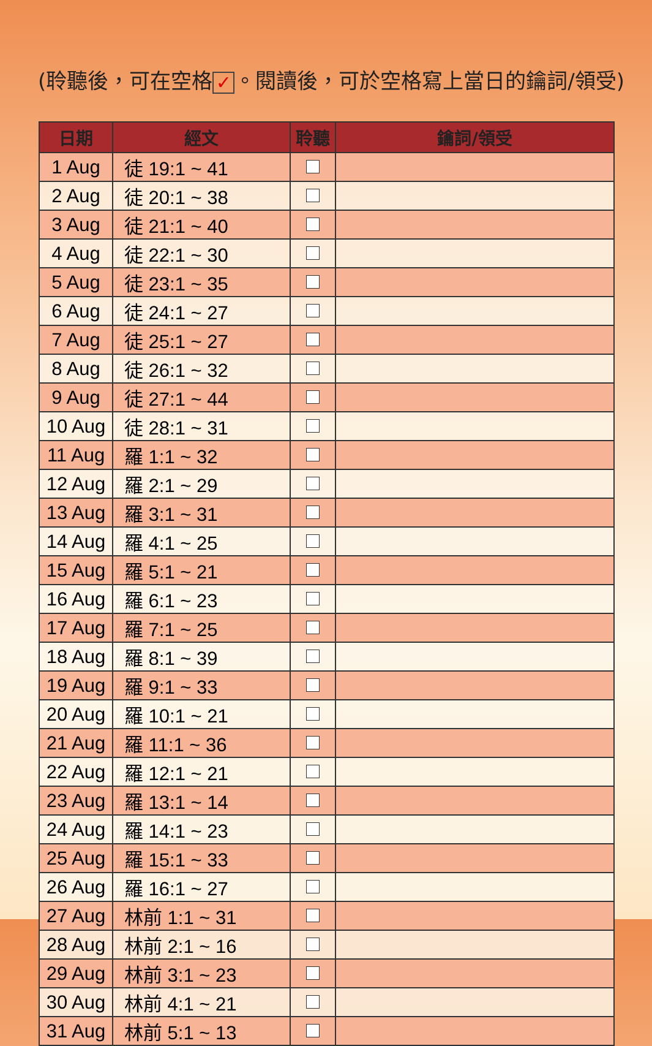(聆聽後，可在空格 ✓ 。閱讀後，可於空格寫上當日的鑰詞/領受)
| 日期 | 經文 | 聆聽 | 鑰詞/領受 |
| --- | --- | --- | --- |
| 1 Aug | 徒 19:1 ~ 41 | | |
| 2 Aug | 徒 20:1 ~ 38 | | |
| 3 Aug | 徒 21:1 ~ 40 | | |
| 4 Aug | 徒 22:1 ~ 30 | | |
| 5 Aug | 徒 23:1 ~ 35 | | |
| 6 Aug | 徒 24:1 ~ 27 | | |
| 7 Aug | 徒 25:1 ~ 27 | | |
| 8 Aug | 徒 26:1 ~ 32 | | |
| 9 Aug | 徒 27:1 ~ 44 | | |
| 10 Aug | 徒 28:1 ~ 31 | | |
| 11 Aug | 羅 1:1 ~ 32 | | |
| 12 Aug | 羅 2:1 ~ 29 | | |
| 13 Aug | 羅 3:1 ~ 31 | | |
| 14 Aug | 羅 4:1 ~ 25 | | |
| 15 Aug | 羅 5:1 ~ 21 | | |
| 16 Aug | 羅 6:1 ~ 23 | | |
| 17 Aug | 羅 7:1 ~ 25 | | |
| 18 Aug | 羅 8:1 ~ 39 | | |
| 19 Aug | 羅 9:1 ~ 33 | | |
| 20 Aug | 羅 10:1 ~ 21 | | |
| 21 Aug | 羅 11:1 ~ 36 | | |
| 22 Aug | 羅 12:1 ~ 21 | | |
| 23 Aug | 羅 13:1 ~ 14 | | |
| 24 Aug | 羅 14:1 ~ 23 | | |
| 25 Aug | 羅 15:1 ~ 33 | | |
| 26 Aug | 羅 16:1 ~ 27 | | |
| 27 Aug | 林前 1:1 ~ 31 | | |
| 28 Aug | 林前 2:1 ~ 16 | | |
| 29 Aug | 林前 3:1 ~ 23 | | |
| 30 Aug | 林前 4:1 ~ 21 | | |
| 31 Aug | 林前 5:1 ~ 13 | | |